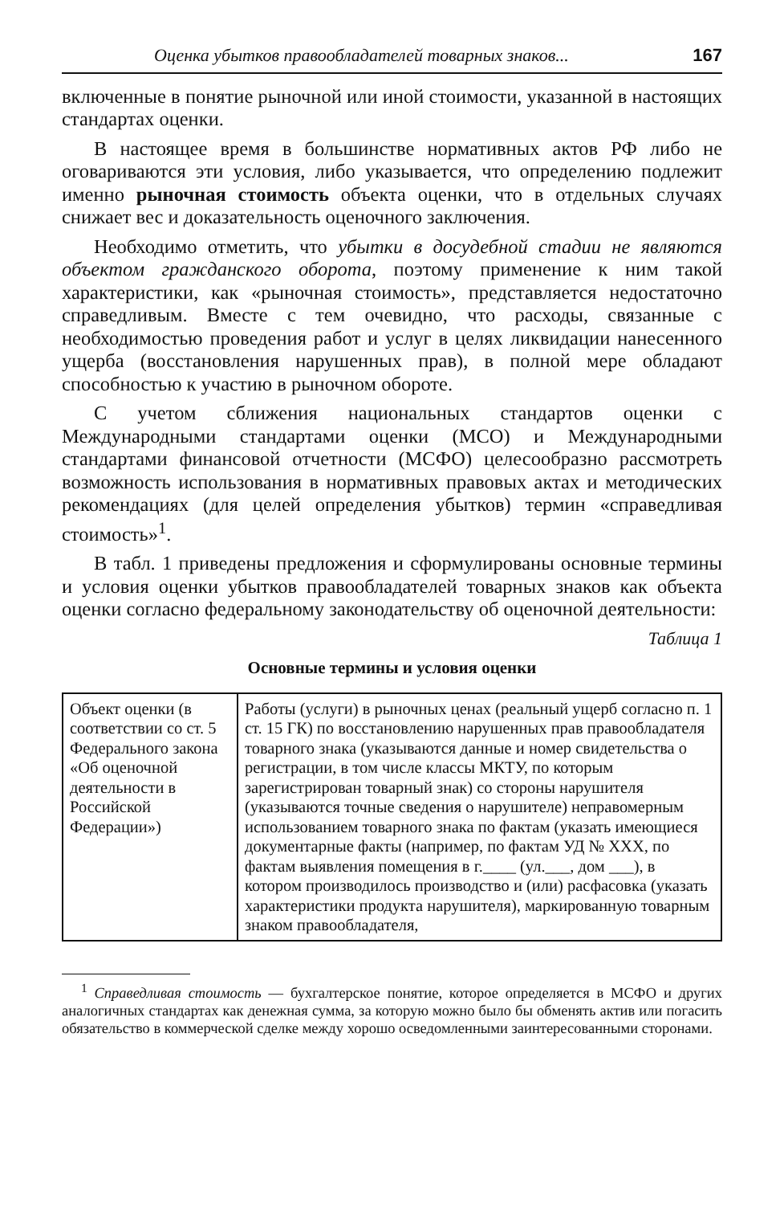Оценка убытков правообладателей товарных знаков... 167
включенные в понятие рыночной или иной стоимости, указанной в настоящих стандартах оценки.
В настоящее время в большинстве нормативных актов РФ либо не оговариваются эти условия, либо указывается, что определению подлежит именно рыночная стоимость объекта оценки, что в отдельных случаях снижает вес и доказательность оценочного заключения.
Необходимо отметить, что убытки в досудебной стадии не являются объектом гражданского оборота, поэтому применение к ним такой характеристики, как «рыночная стоимость», представляется недостаточно справедливым. Вместе с тем очевидно, что расходы, связанные с необходимостью проведения работ и услуг в целях ликвидации нанесенного ущерба (восстановления нарушенных прав), в полной мере обладают способностью к участию в рыночном обороте.
С учетом сближения национальных стандартов оценки с Международными стандартами оценки (МСО) и Международными стандартами финансовой отчетности (МСФО) целесообразно рассмотреть возможность использования в нормативных правовых актах и методических рекомендациях (для целей определения убытков) термин «справедливая стоимость»<sup>1</sup>.
В табл. 1 приведены предложения и сформулированы основные термины и условия оценки убытков правообладателей товарных знаков как объекта оценки согласно федеральному законодательству об оценочной деятельности:
Таблица 1
Основные термины и условия оценки
| Объект оценки (в соответствии со ст. 5 Федерального закона «Об оценочной деятельности в Российской Федерации») | Работы (услуги) в рыночных ценах (реальный ущерб согласно п. 1 ст. 15 ГК) по восстановлению нарушенных прав правообладателя товарного знака (указываются данные и номер свидетельства о регистрации, в том числе классы МКТУ, по которым зарегистрирован товарный знак) со стороны нарушителя (указываются точные сведения о нарушителе) неправомерным использованием товарного знака по фактам (указать имеющиеся документарные факты (например, по фактам УД № XXX, по фактам выявления помещения в г.____ (ул.___, дом ___), в котором производилось производство и (или) расфасовка (указать характеристики продукта нарушителя), маркированную товарным знаком правообладателя, |
<sup>1</sup> Справедливая стоимость — бухгалтерское понятие, которое определяется в МСФО и других аналогичных стандартах как денежная сумма, за которую можно было бы обменять актив или погасить обязательство в коммерческой сделке между хорошо осведомленными заинтересованными сторонами.